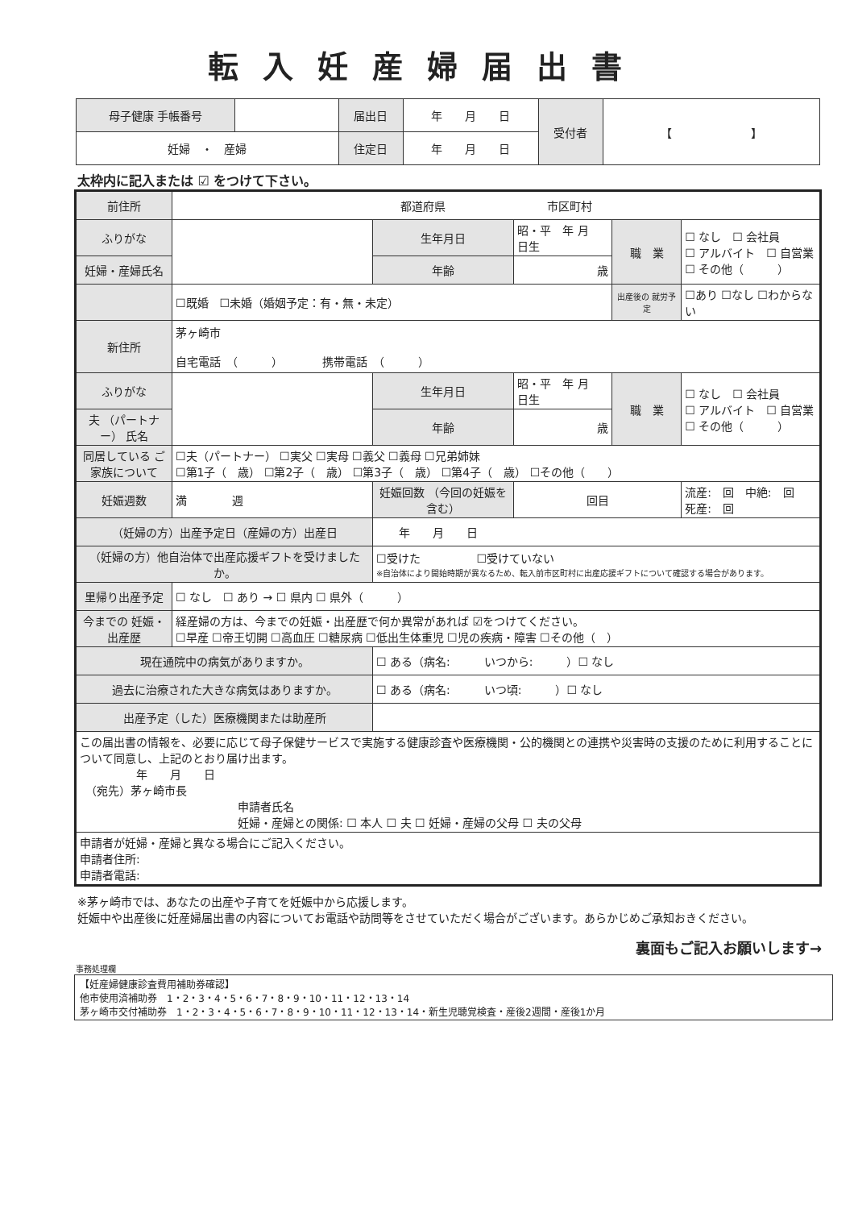転入妊産婦届出書
| 母子健康 手帳番号 | | 届出日 | 年 月 日 | 受付者 | 【 】 |
| 妊婦 ・ 産婦 | | 住定日 | 年 月 日 | | |
太枠内に記入または ☑ をつけて下さい。
| 前住所 | 都道府県 市区町村 | | | | |
| ふりがな | | 生年月日 | 昭・平 年 月 日生 | 職 業 | ☐ なし ☐ 会社員 ☐ アルバイト ☐ 自営業 ☐ その他（ ） |
| 妊婦・産婦氏名 | | 年齢 | 歳 | | |
| | ☐既婚 ☐未婚（婚姻予定：有・無・未定） | | | 出産後の 就労予定 | ☐あり ☐なし ☐わからない |
| 新住所 | 茅ヶ崎市 自宅電話 （ ） 携帯電話 （ ） | | | | |
| ふりがな | | 生年月日 | 昭・平 年 月 日生 | 職 業 | ☐ なし ☐ 会社員 ☐ アルバイト ☐ 自営業 ☐ その他（ ） |
| 夫 （パートナー） 氏名 | | 年齢 | 歳 | | |
| 同居している ご家族について | ☐夫（パートナー） ☐実父 ☐実母 ☐義父 ☐義母 ☐兄弟姉妹 ☐第1子（ 歳） ☐第2子（ 歳） ☐第3子（ 歳） ☐第4子（ 歳） ☐その他（ ） | | | | |
| 妊娠週数 | 満 週 | 妊娠回数 （今回の妊娠を含む） | 回目 | | 流産: 回 中絶: 回 死産: 回 |
| （妊婦の方）出産予定日（産婦の方）出産日 | | 年 月 日 | | | |
| （妊婦の方）他自治体で出産応援ギフトを受けましたか。 | | ☐受けた ☐受けていない ※自治体により開始時期が異なるため、転入前市区町村に出産応援ギフトについて確認する場合があります。 | | | |
| 里帰り出産予定 | ☐ なし ☐ あり → ☐ 県内 ☐ 県外（ ） | | | | |
| 今までの 妊娠・出産歴 | 経産婦の方は、今までの妊娠・出産歴で何か異常があれば ☑をつけてください。 ☐早産 ☐帝王切開 ☐高血圧 ☐糖尿病 ☐低出生体重児 ☐児の疾病・障害 ☐その他（ ） | | | | |
| 現在通院中の病気がありますか。 | | ☐ ある（病名: いつから: ）☐ なし | | | |
| 過去に治療された大きな病気はありますか。 | | ☐ ある（病名: いつ頃: ）☐ なし | | | |
| 出産予定（した）医療機関または助産所 | | | | | |
| この届出書の情報を、必要に応じて母子保健サービスで実施する健康診査や医療機関・公的機関との連携や災害時の支援のために利用することについて同意し、上記のとおり届け出ます。 年 月 日 （宛先）茅ヶ崎市長 申請者氏名 妊婦・産婦との関係: ☐ 本人 ☐ 夫 ☐ 妊婦・産婦の父母 ☐ 夫の父母 | | | | | |
| 申請者が妊婦・産婦と異なる場合にご記入ください。 申請者住所: 申請者電話: | | | | | |
※茅ヶ崎市では、あなたの出産や子育てを妊娠中から応援します。
妊娠中や出産後に妊産婦届出書の内容についてお電話や訪問等をさせていただく場合がございます。あらかじめご承知おきください。
裏面もご記入お願いします→
事務処理欄
【妊産婦健康診査費用補助券確認】
他市使用済補助券　1・2・3・4・5・6・7・8・9・10・11・12・13・14
茅ヶ崎市交付補助券　1・2・3・4・5・6・7・8・9・10・11・12・13・14・新生児聴覚検査・産後2週間・産後1か月